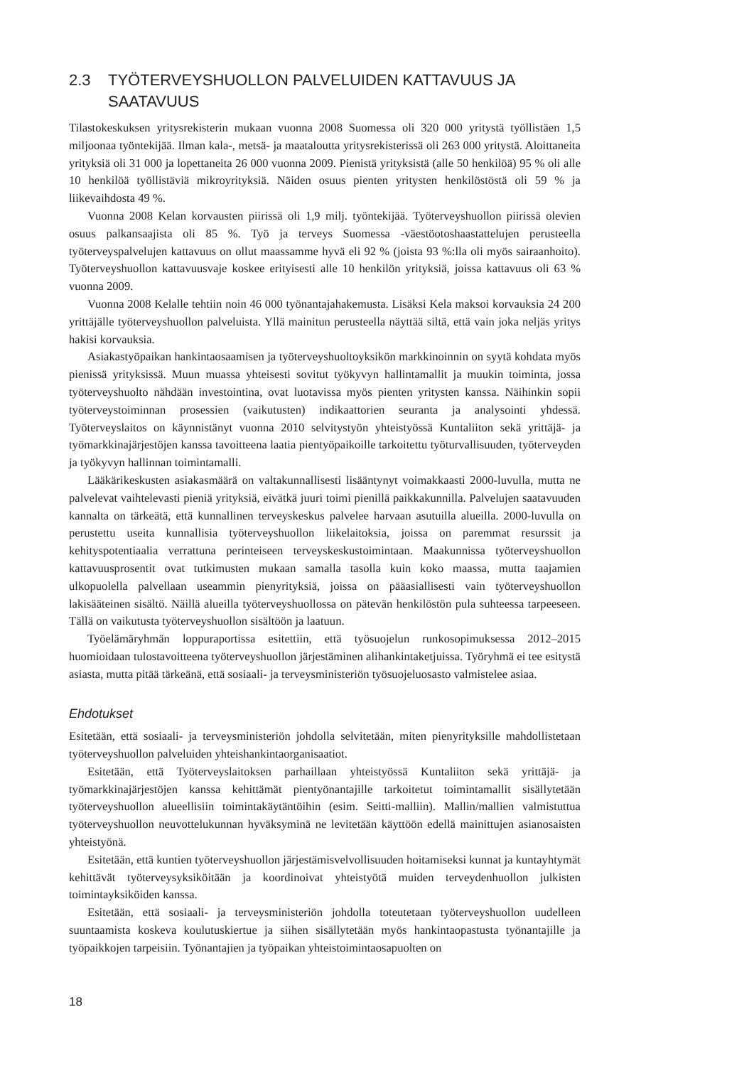2.3 TYÖTERVEYSHUOLLON PALVELUIDEN KATTAVUUS JA SAATAVUUS
Tilastokeskuksen yritysrekisterin mukaan vuonna 2008 Suomessa oli 320 000 yritystä työllistäen 1,5 miljoonaa työntekijää. Ilman kala-, metsä- ja maataloutta yritysrekisterissä oli 263 000 yritystä. Aloittaneita yrityksiä oli 31 000 ja lopettaneita 26 000 vuonna 2009. Pienistä yrityksistä (alle 50 henkilöä) 95 % oli alle 10 henkilöä työllistäviä mikroyrityksiä. Näiden osuus pienten yritysten henkilöstöstä oli 59 % ja liikevaihdosta 49 %.
Vuonna 2008 Kelan korvausten piirissä oli 1,9 milj. työntekijää. Työterveyshuollon piirissä olevien osuus palkansaajista oli 85 %. Työ ja terveys Suomessa -väestöotoshaastattelujen perusteella työterveyspalvelujen kattavuus on ollut maassamme hyvä eli 92 % (joista 93 %:lla oli myös sairaanhoito). Työterveyshuollon kattavuusvaje koskee erityisesti alle 10 henkilön yrityksiä, joissa kattavuus oli 63 % vuonna 2009.
Vuonna 2008 Kelalle tehtiin noin 46 000 työnantajahakemusta. Lisäksi Kela maksoi korvauksia 24 200 yrittäjälle työterveyshuollon palveluista. Yllä mainitun perusteella näyttää siltä, että vain joka neljäs yritys hakisi korvauksia.
Asiakastyöpaikan hankintaosaamisen ja työterveyshuoltoyksikön markkinoinnin on syytä kohdata myös pienissä yrityksissä. Muun muassa yhteisesti sovitut työkyvyn hallintamallit ja muukin toiminta, jossa työterveyshuolto nähdään investointina, ovat luotavissa myös pienten yritysten kanssa. Näihinkin sopii työterveystoiminnan prosessien (vaikutusten) indikaattorien seuranta ja analysointi yhdessä. Työterveyslaitos on käynnistänyt vuonna 2010 selvitystyön yhteistyössä Kuntaliiton sekä yrittäjä- ja työmarkkinajärjestöjen kanssa tavoitteena laatia pientyöpaikoille tarkoitettu työturvallisuuden, työterveyden ja työkyvyn hallinnan toimintamalli.
Lääkärikeskusten asiakasmäärä on valtakunnallisesti lisääntynyt voimakkaasti 2000-luvulla, mutta ne palvelevat vaihtelevasti pieniä yrityksiä, eivätkä juuri toimi pienillä paikkakunnilla. Palvelujen saatavuuden kannalta on tärkeätä, että kunnallinen terveyskeskus palvelee harvaan asutuilla alueilla. 2000-luvulla on perustettu useita kunnallisia työterveyshuollon liikelaitoksia, joissa on paremmat resurssit ja kehityspotentiaalia verrattuna perinteiseen terveyskeskustoimintaan. Maakunnissa työterveyshuollon kattavuusprosentit ovat tutkimusten mukaan samalla tasolla kuin koko maassa, mutta taajamien ulkopuolella palvellaan useammin pienyrityksiä, joissa on pääasiallisesti vain työterveyshuollon lakisääteinen sisältö. Näillä alueilla työterveyshuollossa on pätevän henkilöstön pula suhteessa tarpeeseen. Tällä on vaikutusta työterveyshuollon sisältöön ja laatuun.
Työelämäryhmän loppuraportissa esitettiin, että työsuojelun runkosopimuksessa 2012–2015 huomioidaan tulostavoitteena työterveyshuollon järjestäminen alihankintaketjuissa. Työryhmä ei tee esitystä asiasta, mutta pitää tärkeänä, että sosiaali- ja terveysministeriön työsuojeluosasto valmistelee asiaa.
Ehdotukset
Esitetään, että sosiaali- ja terveysministeriön johdolla selvitetään, miten pienyrityksille mahdollistetaan työterveyshuollon palveluiden yhteishankintaorganisaatiot.
Esitetään, että Työterveyslaitoksen parhaillaan yhteistyössä Kuntaliiton sekä yrittäjä- ja työmarkkinajärjestöjen kanssa kehittämät pientyönantajille tarkoitetut toimintamallit sisällytetään työterveyshuollon alueellisiin toimintakäytäntöihin (esim. Seitti-malliin). Mallin/mallien valmistuttua työterveyshuollon neuvottelukunnan hyväksyminä ne levitetään käyttöön edellä mainittujen asianosaisten yhteistyönä.
Esitetään, että kuntien työterveyshuollon järjestämisvelvollisuuden hoitamiseksi kunnat ja kuntayhtymät kehittävät työterveysyksiköitään ja koordinoivat yhteistyötä muiden terveydenhuollon julkisten toimintayksiköiden kanssa.
Esitetään, että sosiaali- ja terveysministeriön johdolla toteutetaan työterveyshuollon uudelleen suuntaamista koskeva koulutuskiertue ja siihen sisällytetään myös hankintaopastusta työnantajille ja työpaikkojen tarpeisiin. Työnantajien ja työpaikan yhteistoimintaosapuolten on
18